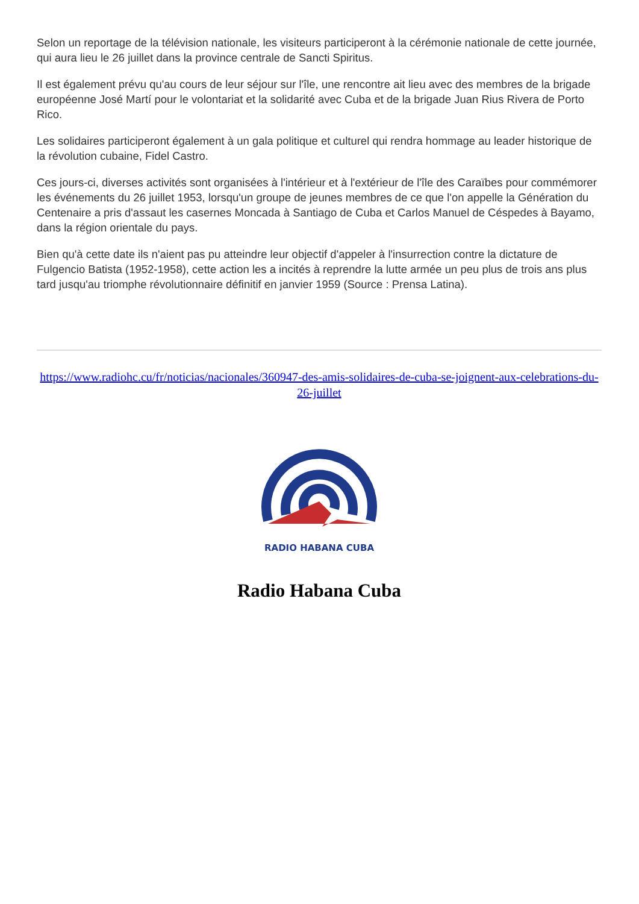Selon un reportage de la télévision nationale, les visiteurs participeront à la cérémonie nationale de cette journée, qui aura lieu le 26 juillet dans la province centrale de Sancti Spiritus.
Il est également prévu qu'au cours de leur séjour sur l'île, une rencontre ait lieu avec des membres de la brigade européenne José Martí pour le volontariat et la solidarité avec Cuba et de la brigade Juan Rius Rivera de Porto Rico.
Les solidaires participeront également à un gala politique et culturel qui rendra hommage au leader historique de la révolution cubaine, Fidel Castro.
Ces jours-ci, diverses activités sont organisées à l'intérieur et à l'extérieur de l'île des Caraïbes pour commémorer les événements du 26 juillet 1953, lorsqu'un groupe de jeunes membres de ce que l'on appelle la Génération du Centenaire a pris d'assaut les casernes Moncada à Santiago de Cuba et Carlos Manuel de Céspedes à Bayamo, dans la région orientale du pays.
Bien qu'à cette date ils n'aient pas pu atteindre leur objectif d'appeler à l'insurrection contre la dictature de Fulgencio Batista (1952-1958), cette action les a incités à reprendre la lutte armée un peu plus de trois ans plus tard jusqu'au triomphe révolutionnaire définitif en janvier 1959 (Source : Prensa Latina).
https://www.radiohc.cu/fr/noticias/nacionales/360947-des-amis-solidaires-de-cuba-se-joignent-aux-celebrations-du-26-juillet
RADIO HABANA CUBA
Radio Habana Cuba